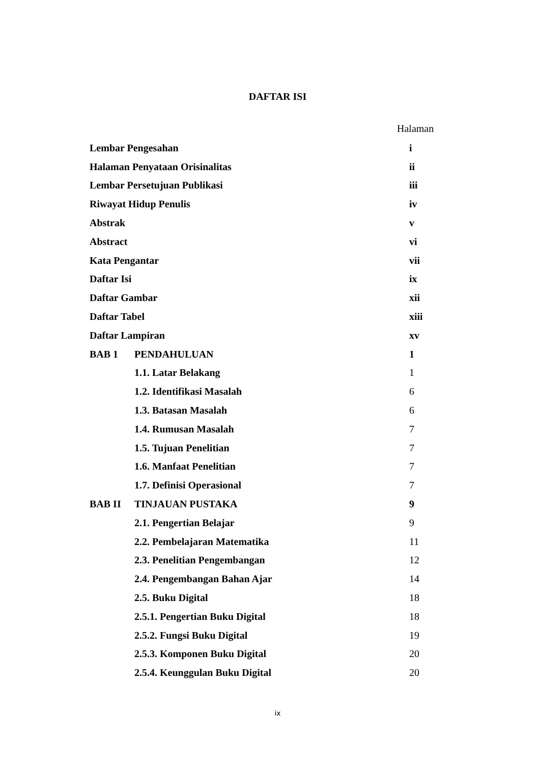DAFTAR ISI
Halaman
| Lembar Pengesahan | | i |
| Halaman Penyataan Orisinalitas | | ii |
| Lembar Persetujuan Publikasi | | iii |
| Riwayat Hidup Penulis | | iv |
| Abstrak | | v |
| Abstract | | vi |
| Kata Pengantar | | vii |
| Daftar Isi | | ix |
| Daftar Gambar | | xii |
| Daftar Tabel | | xiii |
| Daftar Lampiran | | xv |
| BAB 1 | PENDAHULUAN | 1 |
| | 1.1. Latar Belakang | 1 |
| | 1.2. Identifikasi Masalah | 6 |
| | 1.3. Batasan Masalah | 6 |
| | 1.4. Rumusan Masalah | 7 |
| | 1.5. Tujuan Penelitian | 7 |
| | 1.6. Manfaat Penelitian | 7 |
| | 1.7. Definisi Operasional | 7 |
| BAB II | TINJAUAN PUSTAKA | 9 |
| | 2.1. Pengertian Belajar | 9 |
| | 2.2. Pembelajaran Matematika | 11 |
| | 2.3. Penelitian Pengembangan | 12 |
| | 2.4. Pengembangan Bahan Ajar | 14 |
| | 2.5. Buku Digital | 18 |
| | 2.5.1. Pengertian Buku Digital | 18 |
| | 2.5.2. Fungsi Buku Digital | 19 |
| | 2.5.3. Komponen Buku Digital | 20 |
| | 2.5.4. Keunggulan Buku Digital | 20 |
ix